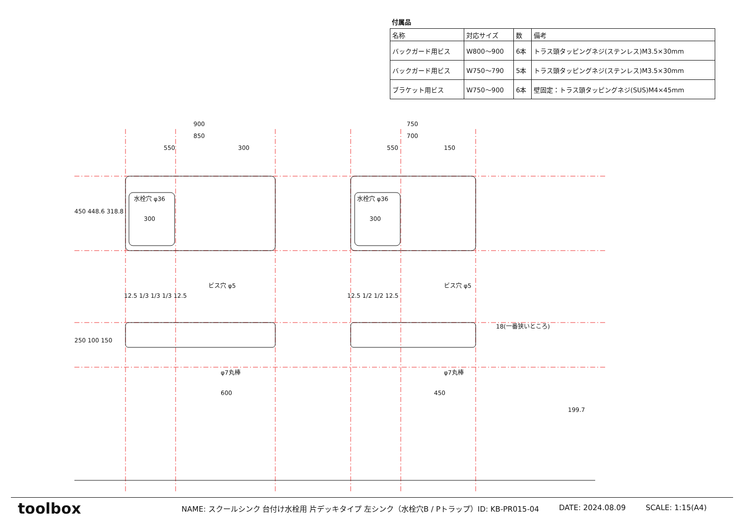付属品
| 名称 | 対応サイズ | 数 | 備考 |
| バックガード用ビス | W800〜900 | 6本 | トラス頭タッピングネジ(ステンレス)M3.5×30mm |
| バックガード用ビス | W750〜790 | 5本 | トラス頭タッピングネジ(ステンレス)M3.5×30mm |
| ブラケット用ビス | W750〜900 | 6本 | 壁固定：トラス頭タッピングネジ(SUS)M4×45mm |
900
850
550
300
750
700
550
150
水栓穴 φ36
水栓穴 φ36
300
300
ビス穴 φ5
ビス穴 φ5
12.5 1/3 1/3 1/3 12.5
12.5 1/2 1/2 12.5
φ7丸棒
φ7丸棒
600
450
18(一番狭いところ)
199.7
450 448.6 318.8
250 100 150
toolbox
NAME: スクールシンク 台付け水栓用 片デッキタイプ 左シンク（水栓穴B / Pトラップ）ID: KB-PR015-04 DATE: 2024.08.09 SCALE: 1:15(A4)